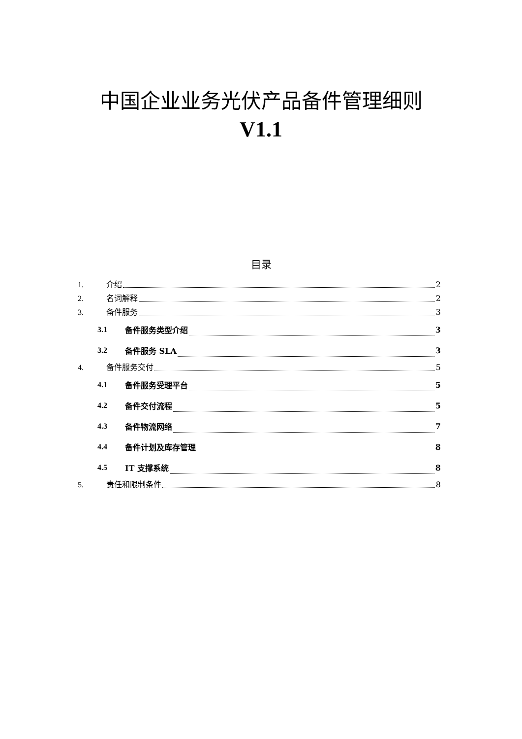中国企业业务光伏产品备件管理细则
V1.1
目录
1. 介绍 2
2. 名词解释 2
3. 备件服务 3
3.1 备件服务类型介绍 3
3.2 备件服务 SLA 3
4. 备件服务交付 5
4.1 备件服务受理平台 5
4.2 备件交付流程 5
4.3 备件物流网络 7
4.4 备件计划及库存管理 8
4.5 IT 支撑系统 8
5. 责任和限制条件 8